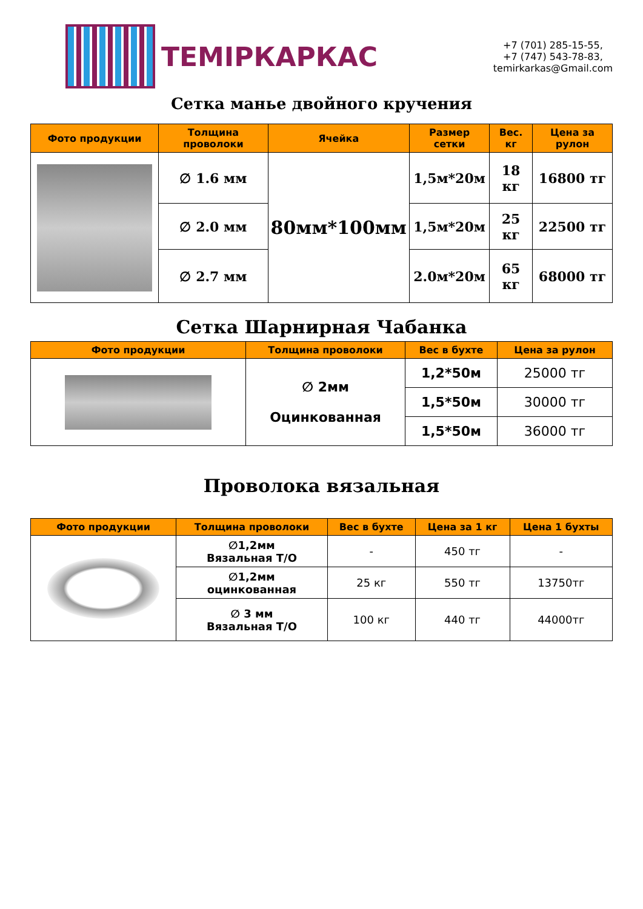ТЕМІРКАРКАС
+7 (701) 285-15-55,
+7 (747) 543-78-83,
temirkarkas@Gmail.com
Сетка манье двойного кручения
| Фото продукции | Толщина проволоки | Ячейка | Размер сетки | Вес. кг | Цена за рулон |
| --- | --- | --- | --- | --- | --- |
| | ∅ 1.6 мм | 80мм*100мм | 1,5м*20м | 18 кг | 16800 тг |
| | ∅ 2.0 мм | | 1,5м*20м | 25 кг | 22500 тг |
| | ∅ 2.7 мм | | 2.0м*20м | 65 кг | 68000 тг |
Сетка Шарнирная Чабанка
| Фото продукции | Толщина проволоки | Вес в бухте | Цена за рулон |
| --- | --- | --- | --- |
| | ∅ 2мм Оцинкованная | 1,2*50м | 25000 тг |
| | | 1,5*50м | 30000 тг |
| | | 1,5*50м | 36000 тг |
Проволока вязальная
| Фото продукции | Толщина проволоки | Вес в бухте | Цена за 1 кг | Цена 1 бухты |
| --- | --- | --- | --- | --- |
| | ∅1,2мм Вязальная Т/О | - | 450 тг | - |
| | ∅1,2мм оцинкованная | 25 кг | 550 тг | 13750тг |
| | ∅ 3 мм Вязальная Т/О | 100 кг | 440 тг | 44000тг |